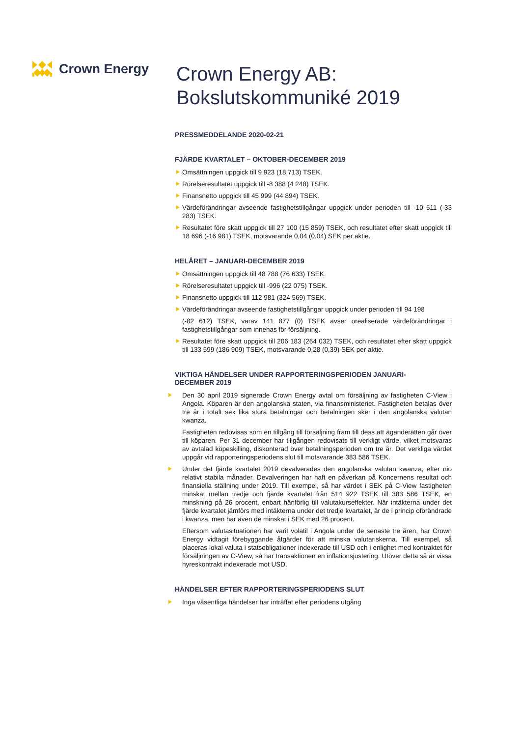Crown Energy
Crown Energy AB:
Bokslutskommuniké 2019
PRESSMEDDELANDE 2020-02-21
FJÄRDE KVARTALET – OKTOBER-DECEMBER 2019
Omsättningen uppgick till 9 923 (18 713) TSEK.
Rörelseresultatet uppgick till -8 388 (4 248) TSEK.
Finansnetto uppgick till 45 999 (44 894) TSEK.
Värdeförändringar avseende fastighetstillgångar uppgick under perioden till -10 511 (-33 283) TSEK.
Resultatet före skatt uppgick till 27 100 (15 859) TSEK, och resultatet efter skatt uppgick till 18 696 (-16 981) TSEK, motsvarande 0,04 (0,04) SEK per aktie.
HELÅRET – JANUARI-DECEMBER 2019
Omsättningen uppgick till 48 788 (76 633) TSEK.
Rörelseresultatet uppgick till -996 (22 075) TSEK.
Finansnetto uppgick till 112 981 (324 569) TSEK.
Värdeförändringar avseende fastighetstillgångar uppgick under perioden till 94 198
(-82 612) TSEK, varav 141 877 (0) TSEK avser orealiserade värdeförändringar i fastighetstillgångar som innehas för försäljning.
Resultatet före skatt uppgick till 206 183 (264 032) TSEK, och resultatet efter skatt uppgick till 133 599 (186 909) TSEK, motsvarande 0,28 (0,39) SEK per aktie.
VIKTIGA HÄNDELSER UNDER RAPPORTERINGSPERIODEN JANUARI-
DECEMBER 2019
Den 30 april 2019 signerade Crown Energy avtal om försäljning av fastigheten C-View i Angola. Köparen är den angolanska staten, via finansministeriet. Fastigheten betalas över tre år i totalt sex lika stora betalningar och betalningen sker i den angolanska valutan kwanza.
Fastigheten redovisas som en tillgång till försäljning fram till dess att äganderätten går över till köparen. Per 31 december har tillgången redovisats till verkligt värde, vilket motsvaras av avtalad köpeskilling, diskonterad över betalningsperioden om tre år. Det verkliga värdet uppgår vid rapporteringsperiodens slut till motsvarande 383 586 TSEK.
Under det fjärde kvartalet 2019 devalverades den angolanska valutan kwanza, efter nio relativt stabila månader. Devalveringen har haft en påverkan på Koncernens resultat och finansiella ställning under 2019. Till exempel, så har värdet i SEK på C-View fastigheten minskat mellan tredje och fjärde kvartalet från 514 922 TSEK till 383 586 TSEK, en minskning på 26 procent, enbart hänförlig till valutakurseffekter. När intäkterna under det fjärde kvartalet jämförs med intäkterna under det tredje kvartalet, är de i princip oförändrade i kwanza, men har även de minskat i SEK med 26 procent.
Eftersom valutasituationen har varit volatil i Angola under de senaste tre åren, har Crown Energy vidtagit förebyggande åtgärder för att minska valutariskerna. Till exempel, så placeras lokal valuta i statsobligationer indexerade till USD och i enlighet med kontraktet för försäljningen av C-View, så har transaktionen en inflationsjustering. Utöver detta så är vissa hyreskontrakt indexerade mot USD.
HÄNDELSER EFTER RAPPORTERINGSPERIODENS SLUT
Inga väsentliga händelser har inträffat efter periodens utgång